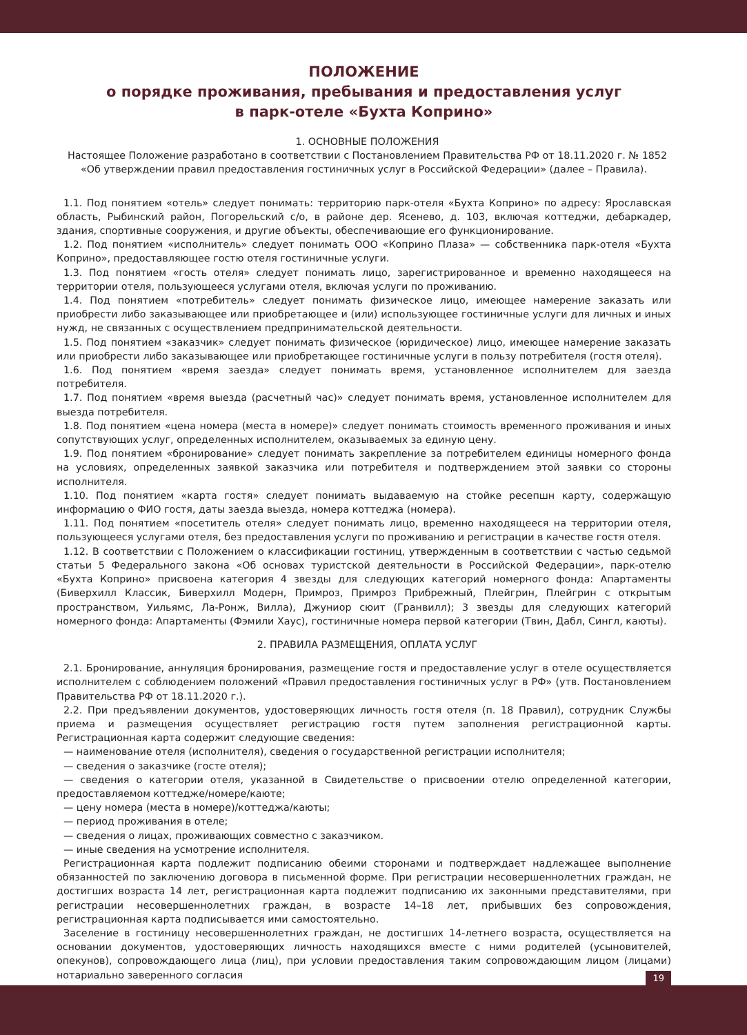ПОЛОЖЕНИЕ
о порядке проживания, пребывания и предоставления услуг
в парк-отеле «Бухта Коприно»
1. ОСНОВНЫЕ ПОЛОЖЕНИЯ
Настоящее Положение разработано в соответствии с Постановлением Правительства РФ от 18.11.2020 г. № 1852 «Об утверждении правил предоставления гостиничных услуг в Российской Федерации» (далее – Правила).
1.1. Под понятием «отель» следует понимать: территорию парк-отеля «Бухта Коприно» по адресу: Ярославская область, Рыбинский район, Погорельский с/о, в районе дер. Ясенево, д. 103, включая коттеджи, дебаркадер, здания, спортивные сооружения, и другие объекты, обеспечивающие его функционирование.
1.2. Под понятием «исполнитель» следует понимать ООО «Коприно Плаза» — собственника парк-отеля «Бухта Коприно», предоставляющее гостю отеля гостиничные услуги.
1.3. Под понятием «гость отеля» следует понимать лицо, зарегистрированное и временно находящееся на территории отеля, пользующееся услугами отеля, включая услуги по проживанию.
1.4. Под понятием «потребитель» следует понимать физическое лицо, имеющее намерение заказать или приобрести либо заказывающее или приобретающее и (или) использующее гостиничные услуги для личных и иных нужд, не связанных с осуществлением предпринимательской деятельности.
1.5. Под понятием «заказчик» следует понимать физическое (юридическое) лицо, имеющее намерение заказать или приобрести либо заказывающее или приобретающее гостиничные услуги в пользу потребителя (гостя отеля).
1.6. Под понятием «время заезда» следует понимать время, установленное исполнителем для заезда потребителя.
1.7. Под понятием «время выезда (расчетный час)» следует понимать время, установленное исполнителем для выезда потребителя.
1.8. Под понятием «цена номера (места в номере)» следует понимать стоимость временного проживания и иных сопутствующих услуг, определенных исполнителем, оказываемых за единую цену.
1.9. Под понятием «бронирование» следует понимать закрепление за потребителем единицы номерного фонда на условиях, определенных заявкой заказчика или потребителя и подтверждением этой заявки со стороны исполнителя.
1.10. Под понятием «карта гостя» следует понимать выдаваемую на стойке ресепшн карту, содержащую информацию о ФИО гостя, даты заезда выезда, номера коттеджа (номера).
1.11. Под понятием «посетитель отеля» следует понимать лицо, временно находящееся на территории отеля, пользующееся услугами отеля, без предоставления услуги по проживанию и регистрации в качестве гостя отеля.
1.12. В соответствии с Положением о классификации гостиниц, утвержденным в соответствии с частью седьмой статьи 5 Федерального закона «Об основах туристской деятельности в Российской Федерации», парк-отелю «Бухта Коприно» присвоена категория 4 звезды для следующих категорий номерного фонда: Апартаменты (Биверхилл Классик, Биверхилл Модерн, Примроз, Примроз Прибрежный, Плейгрин, Плейгрин с открытым пространством, Уильямс, Ла-Ронж, Вилла), Джуниор сюит (Гранвилл); 3 звезды для следующих категорий номерного фонда: Апартаменты (Фэмили Хаус), гостиничные номера первой категории (Твин, Дабл, Сингл, каюты).
2. ПРАВИЛА РАЗМЕЩЕНИЯ, ОПЛАТА УСЛУГ
2.1. Бронирование, аннуляция бронирования, размещение гостя и предоставление услуг в отеле осуществляется исполнителем с соблюдением положений «Правил предоставления гостиничных услуг в РФ» (утв. Постановлением Правительства РФ от 18.11.2020 г.).
2.2. При предъявлении документов, удостоверяющих личность гостя отеля (п. 18 Правил), сотрудник Службы приема и размещения осуществляет регистрацию гостя путем заполнения регистрационной карты. Регистрационная карта содержит следующие сведения:
— наименование отеля (исполнителя), сведения о государственной регистрации исполнителя;
— сведения о заказчике (госте отеля);
— сведения о категории отеля, указанной в Свидетельстве о присвоении отелю определенной категории, предоставляемом коттедже/номере/каюте;
— цену номера (места в номере)/коттеджа/каюты;
— период проживания в отеле;
— сведения о лицах, проживающих совместно с заказчиком.
— иные сведения на усмотрение исполнителя.
Регистрационная карта подлежит подписанию обеими сторонами и подтверждает надлежащее выполнение обязанностей по заключению договора в письменной форме. При регистрации несовершеннолетних граждан, не достигших возраста 14 лет, регистрационная карта подлежит подписанию их законными представителями, при регистрации несовершеннолетних граждан, в возрасте 14–18 лет, прибывших без сопровождения, регистрационная карта подписывается ими самостоятельно.
Заселение в гостиницу несовершеннолетних граждан, не достигших 14-летнего возраста, осуществляется на основании документов, удостоверяющих личность находящихся вместе с ними родителей (усыновителей, опекунов), сопровождающего лица (лиц), при условии предоставления таким сопровождающим лицом (лицами) нотариально заверенного согласия
19